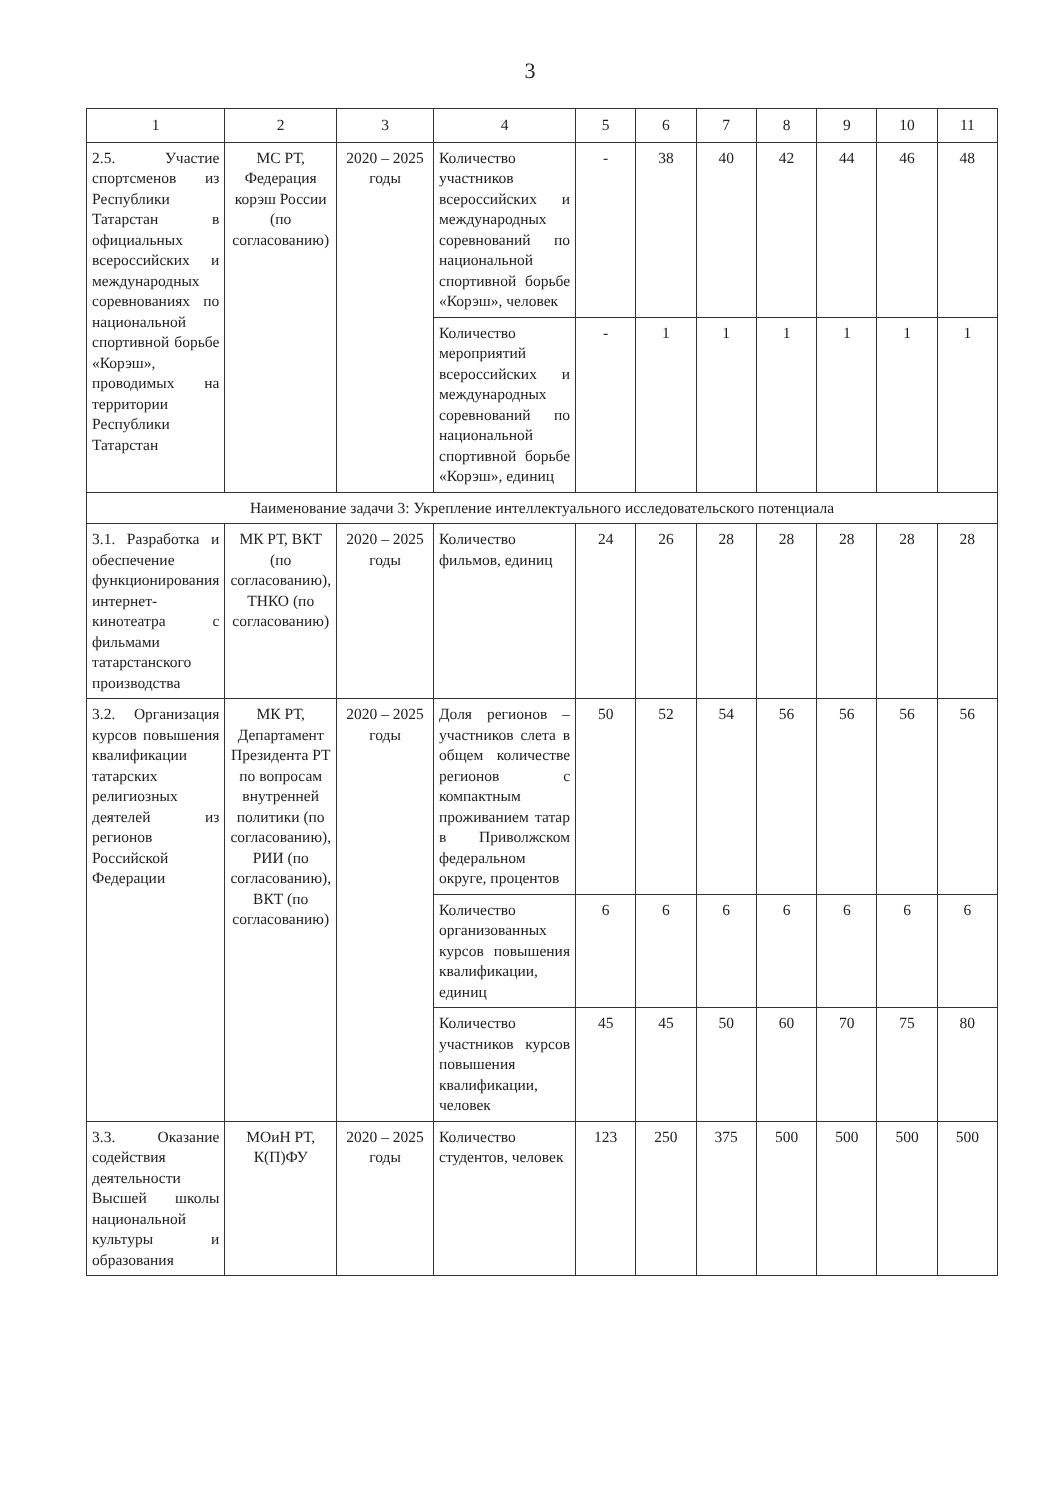3
| 1 | 2 | 3 | 4 | 5 | 6 | 7 | 8 | 9 | 10 | 11 |
| --- | --- | --- | --- | --- | --- | --- | --- | --- | --- | --- |
| 2.5. Участие спортсменов из Республики Татарстан в официальных всероссийских и международных соревнованиях по национальной спортивной борьбе «Корэш», проводимых на территории Республики Татарстан | МС РТ, Федерация корэш России (по согласованию) | 2020 – 2025 годы | Количество участников всероссийских и международных соревнований по национальной спортивной борьбе «Корэш», человек | - | 38 | 40 | 42 | 44 | 46 | 48 |
| | | | Количество мероприятий всероссийских и международных соревнований по национальной спортивной борьбе «Корэш», единиц | - | 1 | 1 | 1 | 1 | 1 | 1 |
| Наименование задачи 3: Укрепление интеллектуального исследовательского потенциала | | | | | | | | | | |
| 3.1. Разработка и обеспечение функционирования интернет-кинотеатра с фильмами татарстанского производства | МК РТ, ВКТ (по согласованию), ТНКО (по согласованию) | 2020 – 2025 годы | Количество фильмов, единиц | 24 | 26 | 28 | 28 | 28 | 28 | 28 |
| 3.2. Организация курсов повышения квалификации татарских религиозных деятелей из регионов Российской Федерации | МК РТ, Департамент Президента РТ по вопросам внутренней политики (по согласованию), РИИ (по согласованию), ВКТ (по согласованию) | 2020 – 2025 годы | Доля регионов – участников слета в общем количестве регионов с компактным проживанием татар в Приволжском федеральном округе, процентов | 50 | 52 | 54 | 56 | 56 | 56 | 56 |
| | | | Количество организованных курсов повышения квалификации, единиц | 6 | 6 | 6 | 6 | 6 | 6 | 6 |
| | | | Количество участников курсов повышения квалификации, человек | 45 | 45 | 50 | 60 | 70 | 75 | 80 |
| 3.3. Оказание содействия деятельности Высшей школы национальной культуры и образования | МОиН РТ, К(П)ФУ | 2020 – 2025 годы | Количество студентов, человек | 123 | 250 | 375 | 500 | 500 | 500 | 500 |